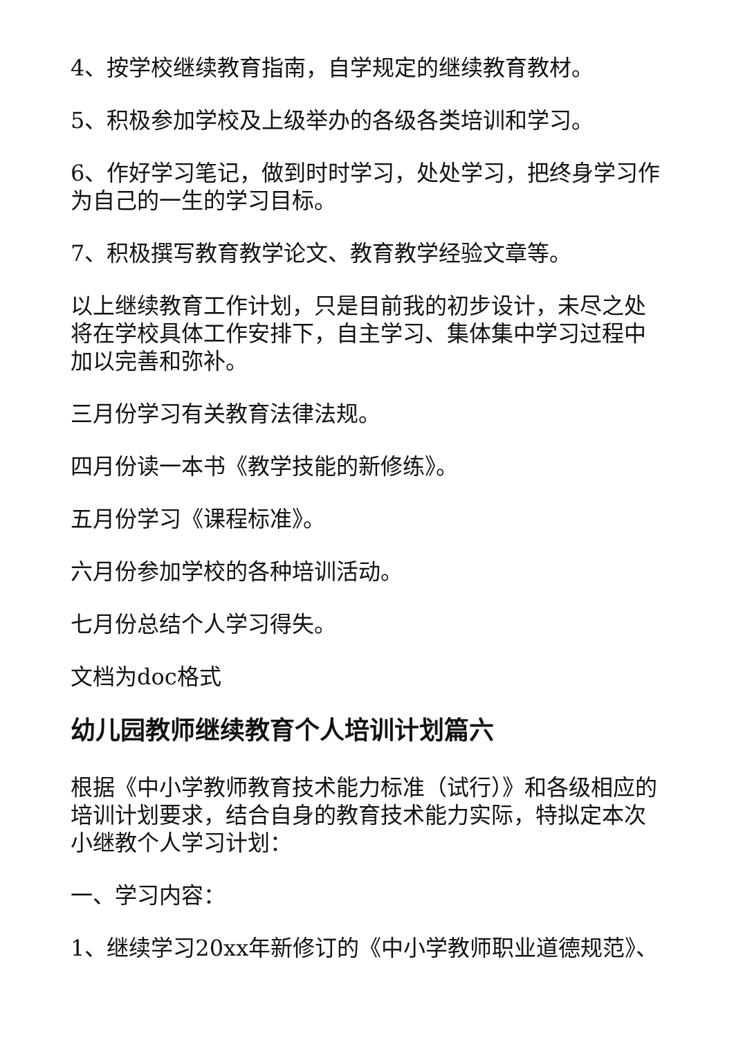4、按学校继续教育指南，自学规定的继续教育教材。
5、积极参加学校及上级举办的各级各类培训和学习。
6、作好学习笔记，做到时时学习，处处学习，把终身学习作为自己的一生的学习目标。
7、积极撰写教育教学论文、教育教学经验文章等。
以上继续教育工作计划，只是目前我的初步设计，未尽之处将在学校具体工作安排下，自主学习、集体集中学习过程中加以完善和弥补。
三月份学习有关教育法律法规。
四月份读一本书《教学技能的新修练》。
五月份学习《课程标准》。
六月份参加学校的各种培训活动。
七月份总结个人学习得失。
文档为doc格式
幼儿园教师继续教育个人培训计划篇六
根据《中小学教师教育技术能力标准（试行）》和各级相应的培训计划要求，结合自身的教育技术能力实际，特拟定本次小继教个人学习计划：
一、学习内容：
1、继续学习20xx年新修订的《中小学教师职业道德规范》、